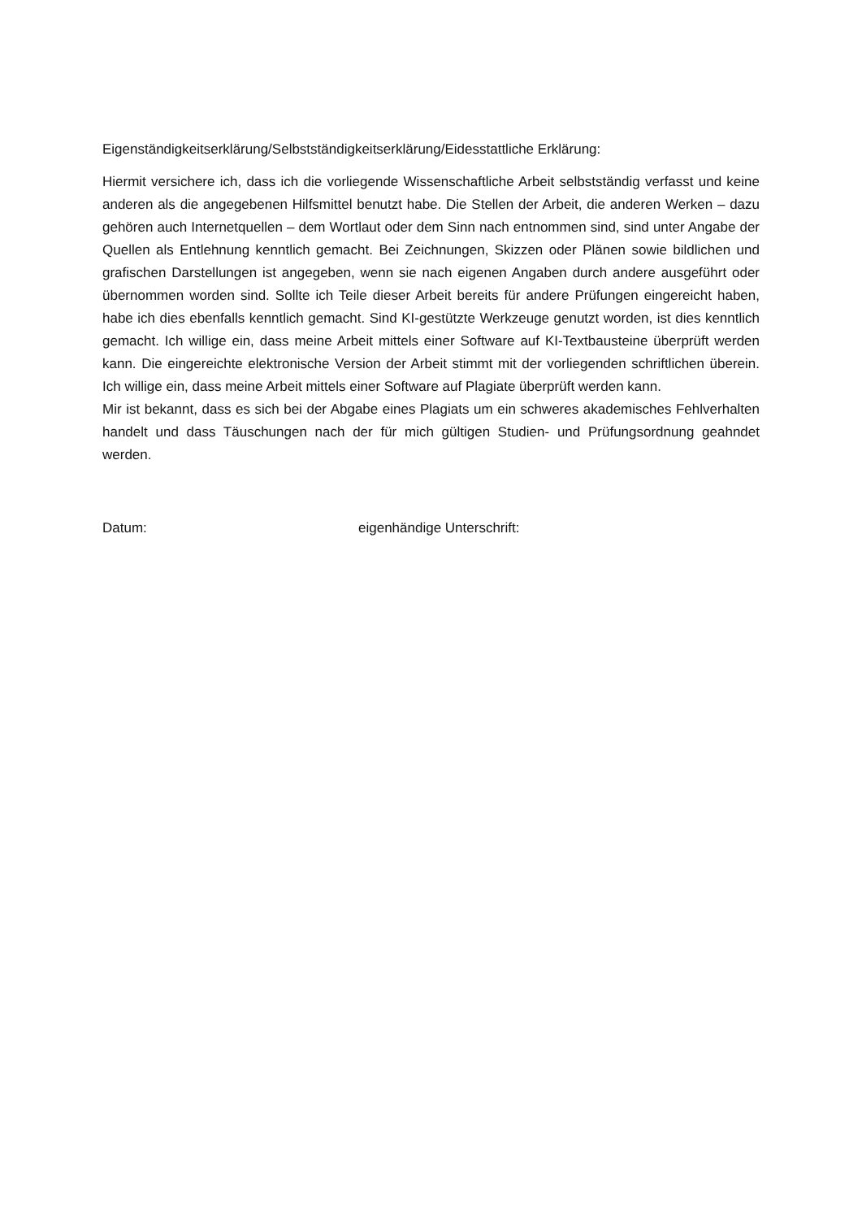Eigenständigkeitserklärung/Selbstständigkeitserklärung/Eidesstattliche Erklärung:
Hiermit versichere ich, dass ich die vorliegende Wissenschaftliche Arbeit selbstständig verfasst und keine anderen als die angegebenen Hilfsmittel benutzt habe. Die Stellen der Arbeit, die anderen Werken – dazu gehören auch Internetquellen – dem Wortlaut oder dem Sinn nach entnommen sind, sind unter Angabe der Quellen als Entlehnung kenntlich gemacht. Bei Zeichnungen, Skizzen oder Plänen sowie bildlichen und grafischen Darstellungen ist angegeben, wenn sie nach eigenen Angaben durch andere ausgeführt oder übernommen worden sind. Sollte ich Teile dieser Arbeit bereits für andere Prüfungen eingereicht haben, habe ich dies ebenfalls kenntlich gemacht. Sind KI-gestützte Werkzeuge genutzt worden, ist dies kenntlich gemacht. Ich willige ein, dass meine Arbeit mittels einer Software auf KI-Textbausteine überprüft werden kann. Die eingereichte elektronische Version der Arbeit stimmt mit der vorliegenden schriftlichen überein. Ich willige ein, dass meine Arbeit mittels einer Software auf Plagiate überprüft werden kann.
Mir ist bekannt, dass es sich bei der Abgabe eines Plagiats um ein schweres akademisches Fehlverhalten handelt und dass Täuschungen nach der für mich gültigen Studien- und Prüfungsordnung geahndet werden.
Datum: eigenhändige Unterschrift: